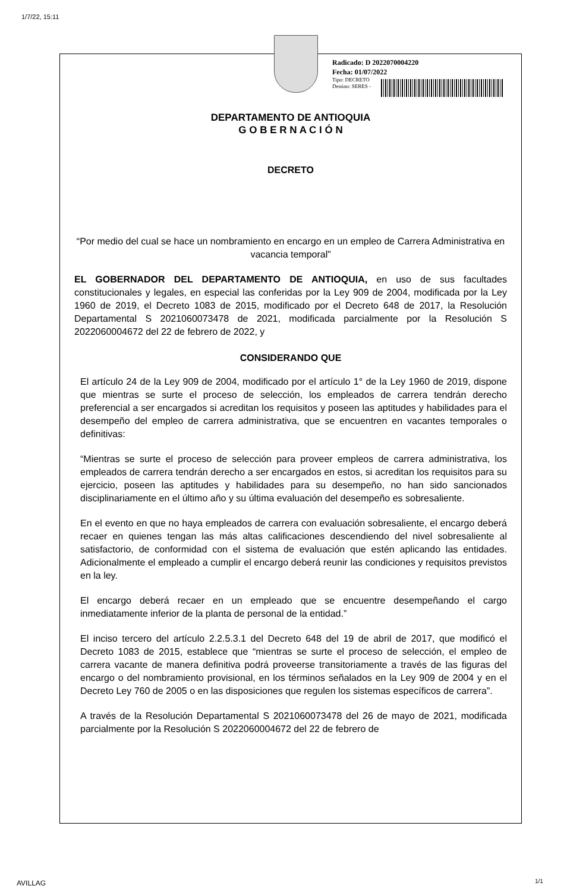1/7/22, 15:11
Radicado: D 2022070004220
Fecha: 01/07/2022
Tipo: DECRETO
Destino: SERES -
DEPARTAMENTO DE ANTIOQUIA
G O B E R N A C I Ó N
DECRETO
“Por medio del cual se hace un nombramiento en encargo en un empleo de Carrera Administrativa en vacancia temporal”
EL GOBERNADOR DEL DEPARTAMENTO DE ANTIOQUIA, en uso de sus facultades constitucionales y legales, en especial las conferidas por la Ley 909 de 2004, modificada por la Ley 1960 de 2019, el Decreto 1083 de 2015, modificado por el Decreto 648 de 2017, la Resolución Departamental S 2021060073478 de 2021, modificada parcialmente por la Resolución S 2022060004672 del 22 de febrero de 2022, y
CONSIDERANDO QUE
El artículo 24 de la Ley 909 de 2004, modificado por el artículo 1° de la Ley 1960 de 2019, dispone que mientras se surte el proceso de selección, los empleados de carrera tendrán derecho preferencial a ser encargados si acreditan los requisitos y poseen las aptitudes y habilidades para el desempeño del empleo de carrera administrativa, que se encuentren en vacantes temporales o definitivas:
“Mientras se surte el proceso de selección para proveer empleos de carrera administrativa, los empleados de carrera tendrán derecho a ser encargados en estos, si acreditan los requisitos para su ejercicio, poseen las aptitudes y habilidades para su desempeño, no han sido sancionados disciplinariamente en el último año y su última evaluación del desempeño es sobresaliente.
En el evento en que no haya empleados de carrera con evaluación sobresaliente, el encargo deberá recaer en quienes tengan las más altas calificaciones descendiendo del nivel sobresaliente al satisfactorio, de conformidad con el sistema de evaluación que estén aplicando las entidades. Adicionalmente el empleado a cumplir el encargo deberá reunir las condiciones y requisitos previstos en la ley.
El encargo deberá recaer en un empleado que se encuentre desempeñando el cargo inmediatamente inferior de la planta de personal de la entidad.”
El inciso tercero del artículo 2.2.5.3.1 del Decreto 648 del 19 de abril de 2017, que modificó el Decreto 1083 de 2015, establece que “mientras se surte el proceso de selección, el empleo de carrera vacante de manera definitiva podrá proveerse transitoriamente a través de las figuras del encargo o del nombramiento provisional, en los términos señalados en la Ley 909 de 2004 y en el Decreto Ley 760 de 2005 o en las disposiciones que regulen los sistemas específicos de carrera”.
A través de la Resolución Departamental S 2021060073478 del 26 de mayo de 2021, modificada parcialmente por la Resolución S 2022060004672 del 22 de febrero de
AVILLAG 1/1